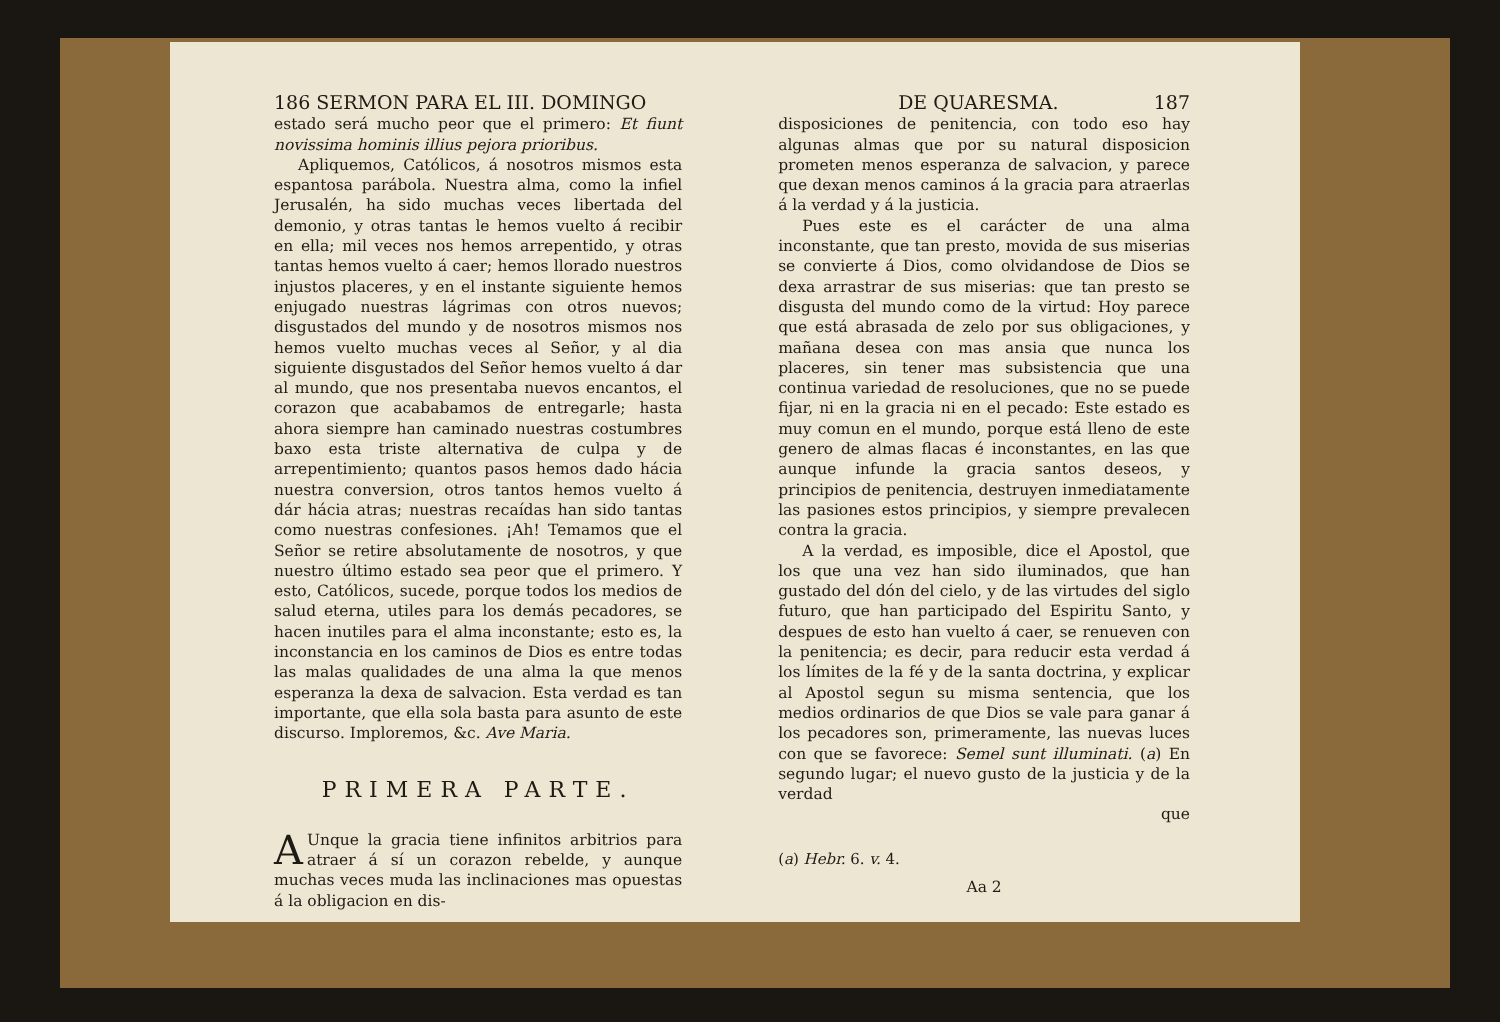186 SERMON PARA EL III. DOMINGO
estado será mucho peor que el primero: Et fiunt novissima hominis illius pejora prioribus.
Apliquemos, Católicos, á nosotros mismos esta espantosa parábola. Nuestra alma, como la infiel Jerusalén, ha sido muchas veces libertada del demonio, y otras tantas le hemos vuelto á recibir en ella; mil veces nos hemos arrepentido, y otras tantas hemos vuelto á caer; hemos llorado nuestros injustos placeres, y en el instante siguiente hemos enjugado nuestras lágrimas con otros nuevos; disgustados del mundo y de nosotros mismos nos hemos vuelto muchas veces al Señor, y al dia siguiente disgustados del Señor hemos vuelto á dar al mundo, que nos presentaba nuevos encantos, el corazon que acababamos de entregarle; hasta ahora siempre han caminado nuestras costumbres baxo esta triste alternativa de culpa y de arrepentimiento; quantos pasos hemos dado hácia nuestra conversion, otros tantos hemos vuelto á dár hácia atras; nuestras recaídas han sido tantas como nuestras confesiones. ¡Ah! Temamos que el Señor se retire absolutamente de nosotros, y que nuestro último estado sea peor que el primero. Y esto, Católicos, sucede, porque todos los medios de salud eterna, utiles para los demás pecadores, se hacen inutiles para el alma inconstante; esto es, la inconstancia en los caminos de Dios es entre todas las malas qualidades de una alma la que menos esperanza la dexa de salvacion. Esta verdad es tan importante, que ella sola basta para asunto de este discurso. Imploremos, &c. Ave Maria.
PRIMERA PARTE.
AUnque la gracia tiene infinitos arbitrios para atraer á sí un corazon rebelde, y aunque muchas veces muda las inclinaciones mas opuestas á la obligacion en dis-
DE QUARESMA. 187
disposiciones de penitencia, con todo eso hay algunas almas que por su natural disposicion prometen menos esperanza de salvacion, y parece que dexan menos caminos á la gracia para atraerlas á la verdad y á la justicia.
Pues este es el carácter de una alma inconstante, que tan presto, movida de sus miserias se convierte á Dios, como olvidandose de Dios se dexa arrastrar de sus miserias: que tan presto se disgusta del mundo como de la virtud: Hoy parece que está abrasada de zelo por sus obligaciones, y mañana desea con mas ansia que nunca los placeres, sin tener mas subsistencia que una continua variedad de resoluciones, que no se puede fijar, ni en la gracia ni en el pecado: Este estado es muy comun en el mundo, porque está lleno de este genero de almas flacas é inconstantes, en las que aunque infunde la gracia santos deseos, y principios de penitencia, destruyen inmediatamente las pasiones estos principios, y siempre prevalecen contra la gracia.
A la verdad, es imposible, dice el Apostol, que los que una vez han sido iluminados, que han gustado del dón del cielo, y de las virtudes del siglo futuro, que han participado del Espiritu Santo, y despues de esto han vuelto á caer, se renueven con la penitencia; es decir, para reducir esta verdad á los límites de la fé y de la santa doctrina, y explicar al Apostol segun su misma sentencia, que los medios ordinarios de que Dios se vale para ganar á los pecadores son, primeramente, las nuevas luces con que se favorece: Semel sunt illuminati. (a) En segundo lugar; el nuevo gusto de la justicia y de la verdad
que
(a) Hebr. 6. v. 4.
Aa 2